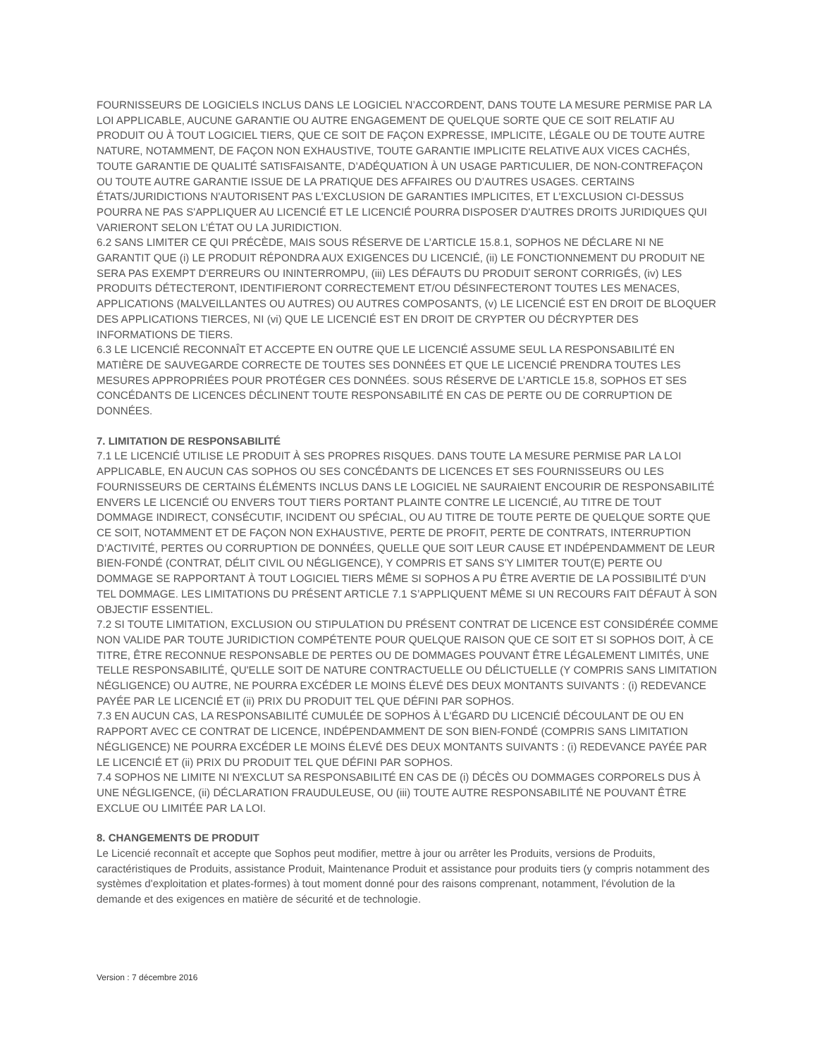FOURNISSEURS DE LOGICIELS INCLUS DANS LE LOGICIEL N’ACCORDENT, DANS TOUTE LA MESURE PERMISE PAR LA LOI APPLICABLE, AUCUNE GARANTIE OU AUTRE ENGAGEMENT DE QUELQUE SORTE QUE CE SOIT RELATIF AU PRODUIT OU À TOUT LOGICIEL TIERS, QUE CE SOIT DE FAÇON EXPRESSE, IMPLICITE, LÉGALE OU DE TOUTE AUTRE NATURE, NOTAMMENT, DE FAÇON NON EXHAUSTIVE, TOUTE GARANTIE IMPLICITE RELATIVE AUX VICES CACHÉS, TOUTE GARANTIE DE QUALITÉ SATISFAISANTE, D’ADÉQUATION À UN USAGE PARTICULIER, DE NON-CONTREFAÇON OU TOUTE AUTRE GARANTIE ISSUE DE LA PRATIQUE DES AFFAIRES OU D’AUTRES USAGES. CERTAINS ÉTATS/JURIDICTIONS N'AUTORISENT PAS L'EXCLUSION DE GARANTIES IMPLICITES, ET L'EXCLUSION CI-DESSUS POURRA NE PAS S'APPLIQUER AU LICENCIÉ ET LE LICENCIÉ POURRA DISPOSER D'AUTRES DROITS JURIDIQUES QUI VARIERONT SELON L’ÉTAT OU LA JURIDICTION.
6.2 SANS LIMITER CE QUI PRÉCÈDE, MAIS SOUS RÉSERVE DE L’ARTICLE 15.8.1, SOPHOS NE DÉCLARE NI NE GARANTIT QUE (i) LE PRODUIT RÉPONDRA AUX EXIGENCES DU LICENCIÉ, (ii) LE FONCTIONNEMENT DU PRODUIT NE SERA PAS EXEMPT D'ERREURS OU ININTERROMPU, (iii) LES DÉFAUTS DU PRODUIT SERONT CORRIGÉS, (iv) LES PRODUITS DÉTECTERONT, IDENTIFIERONT CORRECTEMENT ET/OU DÉSINFECTERONT TOUTES LES MENACES, APPLICATIONS (MALVEILLANTES OU AUTRES) OU AUTRES COMPOSANTS, (v) LE LICENCIÉ EST EN DROIT DE BLOQUER DES APPLICATIONS TIERCES, NI (vi) QUE LE LICENCIÉ EST EN DROIT DE CRYPTER OU DÉCRYPTER DES INFORMATIONS DE TIERS.
6.3 LE LICENCIÉ RECONNAÎT ET ACCEPTE EN OUTRE QUE LE LICENCIÉ ASSUME SEUL LA RESPONSABILITÉ EN MATIÈRE DE SAUVEGARDE CORRECTE DE TOUTES SES DONNÉES ET QUE LE LICENCIÉ PRENDRA TOUTES LES MESURES APPROPRIÉES POUR PROTÉGER CES DONNÉES. SOUS RÉSERVE DE L’ARTICLE 15.8, SOPHOS ET SES CONCÉDANTS DE LICENCES DÉCLINENT TOUTE RESPONSABILITÉ EN CAS DE PERTE OU DE CORRUPTION DE DONNÉES.
7. LIMITATION DE RESPONSABILITÉ
7.1 LE LICENCIÉ UTILISE LE PRODUIT À SES PROPRES RISQUES. DANS TOUTE LA MESURE PERMISE PAR LA LOI APPLICABLE, EN AUCUN CAS SOPHOS OU SES CONCÉDANTS DE LICENCES ET SES FOURNISSEURS OU LES FOURNISSEURS DE CERTAINS ÉLÉMENTS INCLUS DANS LE LOGICIEL NE SAURAIENT ENCOURIR DE RESPONSABILITÉ ENVERS LE LICENCIÉ OU ENVERS TOUT TIERS PORTANT PLAINTE CONTRE LE LICENCIÉ, AU TITRE DE TOUT DOMMAGE INDIRECT, CONSÉCUTIF, INCIDENT OU SPÉCIAL, OU AU TITRE DE TOUTE PERTE DE QUELQUE SORTE QUE CE SOIT, NOTAMMENT ET DE FAÇON NON EXHAUSTIVE, PERTE DE PROFIT, PERTE DE CONTRATS, INTERRUPTION D’ACTIVITÉ, PERTES OU CORRUPTION DE DONNÉES, QUELLE QUE SOIT LEUR CAUSE ET INDÉPENDAMMENT DE LEUR BIEN-FONDÉ (CONTRAT, DÉLIT CIVIL OU NÉGLIGENCE), Y COMPRIS ET SANS S'Y LIMITER TOUT(E) PERTE OU DOMMAGE SE RAPPORTANT À TOUT LOGICIEL TIERS MÊME SI SOPHOS A PU ÊTRE AVERTIE DE LA POSSIBILITÉ D’UN TEL DOMMAGE. LES LIMITATIONS DU PRÉSENT ARTICLE 7.1 S’APPLIQUENT MÊME SI UN RECOURS FAIT DÉFAUT À SON OBJECTIF ESSENTIEL.
7.2 SI TOUTE LIMITATION, EXCLUSION OU STIPULATION DU PRÉSENT CONTRAT DE LICENCE EST CONSIDÉRÉE COMME NON VALIDE PAR TOUTE JURIDICTION COMPÉTENTE POUR QUELQUE RAISON QUE CE SOIT ET SI SOPHOS DOIT, À CE TITRE, ÊTRE RECONNUE RESPONSABLE DE PERTES OU DE DOMMAGES POUVANT ÊTRE LÉGALEMENT LIMITÉS, UNE TELLE RESPONSABILITÉ, QU'ELLE SOIT DE NATURE CONTRACTUELLE OU DÉLICTUELLE (Y COMPRIS SANS LIMITATION NÉGLIGENCE) OU AUTRE, NE POURRA EXCÉDER LE MOINS ÉLEVÉ DES DEUX MONTANTS SUIVANTS : (i) REDEVANCE PAYÉE PAR LE LICENCIÉ ET (ii) PRIX DU PRODUIT TEL QUE DÉFINI PAR SOPHOS.
7.3 EN AUCUN CAS, LA RESPONSABILITÉ CUMULÉE DE SOPHOS À L'ÉGARD DU LICENCIÉ DÉCOULANT DE OU EN RAPPORT AVEC CE CONTRAT DE LICENCE, INDÉPENDAMMENT DE SON BIEN-FONDÉ (COMPRIS SANS LIMITATION NÉGLIGENCE) NE POURRA EXCÉDER LE MOINS ÉLEVÉ DES DEUX MONTANTS SUIVANTS : (i) REDEVANCE PAYÉE PAR LE LICENCIÉ ET (ii) PRIX DU PRODUIT TEL QUE DÉFINI PAR SOPHOS.
7.4 SOPHOS NE LIMITE NI N'EXCLUT SA RESPONSABILITÉ EN CAS DE (i) DÉCÈS OU DOMMAGES CORPORELS DUS À UNE NÉGLIGENCE, (ii) DÉCLARATION FRAUDULEUSE, OU (iii) TOUTE AUTRE RESPONSABILITÉ NE POUVANT ÊTRE EXCLUE OU LIMITÉE PAR LA LOI.
8. CHANGEMENTS DE PRODUIT
Le Licencié reconnaît et accepte que Sophos peut modifier, mettre à jour ou arrêter les Produits, versions de Produits, caractéristiques de Produits, assistance Produit, Maintenance Produit et assistance pour produits tiers (y compris notamment des systèmes d'exploitation et plates-formes) à tout moment donné pour des raisons comprenant, notamment, l'évolution de la demande et des exigences en matière de sécurité et de technologie.
Version : 7 décembre 2016